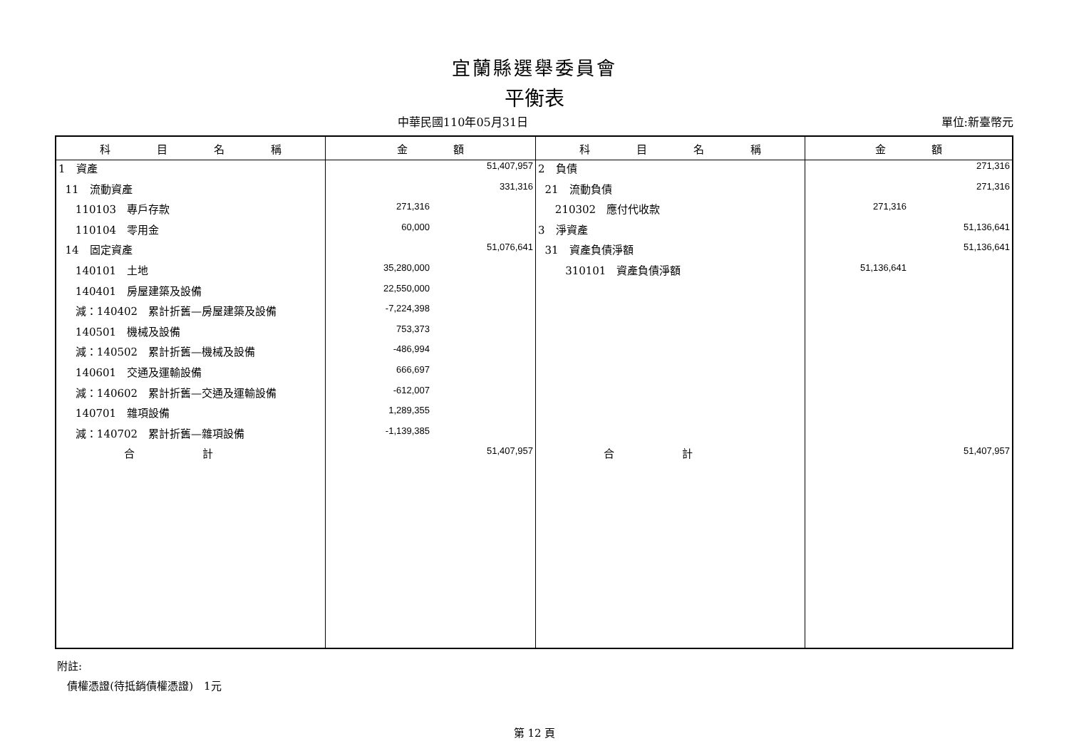宜蘭縣選舉委員會
平衡表
中華民國110年05月31日 單位:新臺幣元
| 科 目 名 稱 | 金 額 | 科 目 名 稱 | 金 額 |
| --- | --- | --- | --- |
| 1 資產 | 51,407,957 | 2 負債 | 271,316 |
| 11 流動資產 | 331,316 | 21 流動負債 | 271,316 |
| 110103 專戶存款 | 271,316 | 210302 應付代收款 | 271,316 |
| 110104 零用金 | 60,000 | 3 淨資產 | 51,136,641 |
| 14 固定資產 | 51,076,641 | 31 資產負債淨額 | 51,136,641 |
| 140101 土地 | 35,280,000 | 310101 資產負債淨額 | 51,136,641 |
| 140401 房屋建築及設備 | 22,550,000 | | |
| 減：140402 累計折舊—房屋建築及設備 | -7,224,398 | | |
| 140501 機械及設備 | 753,373 | | |
| 減：140502 累計折舊—機械及設備 | -486,994 | | |
| 140601 交通及運輸設備 | 666,697 | | |
| 減：140602 累計折舊—交通及運輸設備 | -612,007 | | |
| 140701 雜項設備 | 1,289,355 | | |
| 減：140702 累計折舊—雜項設備 | -1,139,385 | | |
| 合 計 | 51,407,957 | 合 計 | 51,407,957 |
附註:
債權憑證(待抵銷債權憑證)　1元
第 12 頁